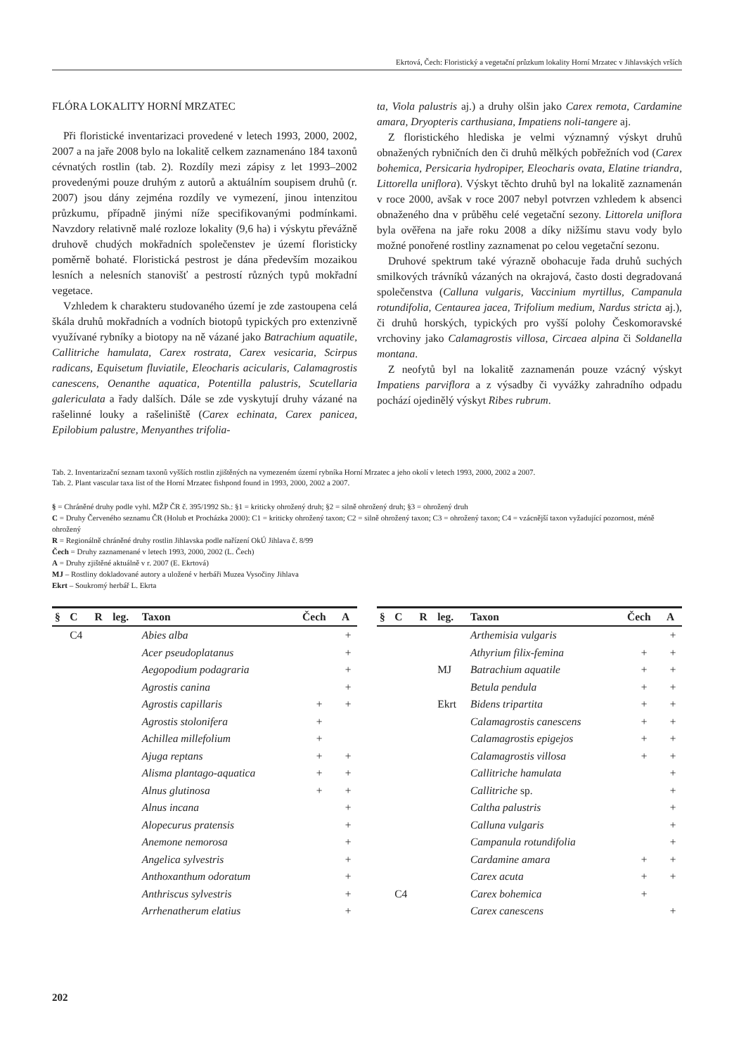Ekrtová, Čech: Floristický a vegetační průzkum lokality Horní Mrzatec v Jihlavských vrších
FLÓRA LOKALITY HORNÍ MRZATEC
Při floristické inventarizaci provedené v letech 1993, 2000, 2002, 2007 a na jaře 2008 bylo na lokalitě celkem zaznamenáno 184 taxonů cévnatých rostlin (tab. 2). Rozdíly mezi zápisy z let 1993–2002 provedenými pouze druhým z autorů a aktuálním soupisem druhů (r. 2007) jsou dány zejména rozdíly ve vymezení, jinou intenzitou průzkumu, případně jinými níže specifikovanými podmínkami. Navzdory relativně malé rozloze lokality (9,6 ha) i výskytu převážně druhově chudých mokřadních společenstev je území floristicky poměrně bohaté. Floristická pestrost je dána především mozaikou lesních a nelesních stanovišť a pestrostí různých typů mokřadní vegetace.
Vzhledem k charakteru studovaného území je zde zastoupena celá škála druhů mokřadních a vodních biotopů typických pro extenzivně využívané rybníky a biotopy na ně vázané jako Batrachium aquatile, Callitriche hamulata, Carex rostrata, Carex vesicaria, Scirpus radicans, Equisetum fluviatile, Eleocharis acicularis, Calamagrostis canescens, Oenanthe aquatica, Potentilla palustris, Scutellaria galericulata a řady dalších. Dále se zde vyskytují druhy vázané na rašelinné louky a rašeliniště (Carex echinata, Carex panicea, Epilobium palustre, Menyanthes trifolia-
ta, Viola palustris aj.) a druhy olšin jako Carex remota, Cardamine amara, Dryopteris carthusiana, Impatiens noli-tangere aj.
Z floristického hlediska je velmi významný výskyt druhů obnažených rybničních den či druhů mělkých pobřežních vod (Carex bohemica, Persicaria hydropiper, Eleocharis ovata, Elatine triandra, Littorella uniflora). Výskyt těchto druhů byl na lokalitě zaznamenán v roce 2000, avšak v roce 2007 nebyl potvrzen vzhledem k absenci obnaženého dna v průběhu celé vegetační sezony. Littorela uniflora byla ověřena na jaře roku 2008 a díky nižšímu stavu vody bylo možné ponořené rostliny zaznamenat po celou vegetační sezonu.
Druhové spektrum také výrazně obohacuje řada druhů suchých smilkových trávníků vázaných na okrajová, často dosti degradovaná společenstva (Calluna vulgaris, Vaccinium myrtillus, Campanula rotundifolia, Centaurea jacea, Trifolium medium, Nardus stricta aj.), či druhů horských, typických pro vyšší polohy Českomoravské vrchoviny jako Calamagrostis villosa, Circaea alpina či Soldanella montana.
Z neofytů byl na lokalitě zaznamenán pouze vzácný výskyt Impatiens parviflora a z výsadby či vyvážky zahradního odpadu pochází ojedinělý výskyt Ribes rubrum.
Tab. 2. Inventarizační seznam taxonů vyšších rostlin zjištěných na vymezeném území rybníka Horní Mrzatec a jeho okolí v letech 1993, 2000, 2002 a 2007.
Tab. 2. Plant vascular taxa list of the Horní Mrzatec fishpond found in 1993, 2000, 2002 a 2007.
§ = Chráněné druhy podle vyhl. MŽP ČR č. 395/1992 Sb.: §1 = kriticky ohrožený druh; §2 = silně ohrožený druh; §3 = ohrožený druh
C = Druhy Červeného seznamu ČR (Holub et Procházka 2000): C1 = kriticky ohrožený taxon; C2 = silně ohrožený taxon; C3 = ohrožený taxon; C4 = vzácnější taxon vyžadující pozornost, méně ohrožený
R = Regionálně chráněné druhy rostlin Jihlavska podle nařízení OkÚ Jihlava č. 8/99
Čech = Druhy zaznamenané v letech 1993, 2000, 2002 (L. Čech)
A = Druhy zjištěné aktuálně v r. 2007 (E. Ekrtová)
MJ – Rostliny dokladované autory a uložené v herbáři Muzea Vysočiny Jihlava
Ekrt – Soukromý herbář L. Ekrta
| § | C | R | leg. | Taxon | Čech | A |
| --- | --- | --- | --- | --- | --- | --- |
| | C4 | | | Abies alba | | + |
| | | | | Acer pseudoplatanus | | + |
| | | | | Aegopodium podagraria | | + |
| | | | | Agrostis canina | | + |
| | | | | Agrostis capillaris | + | + |
| | | | | Agrostis stolonifera | + | |
| | | | | Achillea millefolium | + | |
| | | | | Ajuga reptans | + | + |
| | | | | Alisma plantago-aquatica | + | + |
| | | | | Alnus glutinosa | + | + |
| | | | | Alnus incana | | + |
| | | | | Alopecurus pratensis | | + |
| | | | | Anemone nemorosa | | + |
| | | | | Angelica sylvestris | | + |
| | | | | Anthoxanthum odoratum | | + |
| | | | | Anthriscus sylvestris | | + |
| | | | | Arrhenatherum elatius | | + |
| § | C | R | leg. | Taxon | Čech | A |
| --- | --- | --- | --- | --- | --- | --- |
| | | | | Arthemisia vulgaris | | + |
| | | | | Athyrium filix-femina | + | + |
| | | | MJ | Batrachium aquatile | + | + |
| | | | | Betula pendula | + | + |
| | | | Ekrt | Bidens tripartita | + | + |
| | | | | Calamagrostis canescens | + | + |
| | | | | Calamagrostis epigejos | + | + |
| | | | | Calamagrostis villosa | + | + |
| | | | | Callitriche hamulata | | + |
| | | | | Callitriche sp. | | + |
| | | | | Caltha palustris | | + |
| | | | | Calluna vulgaris | | + |
| | | | | Campanula rotundifolia | | + |
| | | | | Cardamine amara | + | + |
| | | | | Carex acuta | + | + |
| | C4 | | | Carex bohemica | + | |
| | | | | Carex canescens | | + |
202